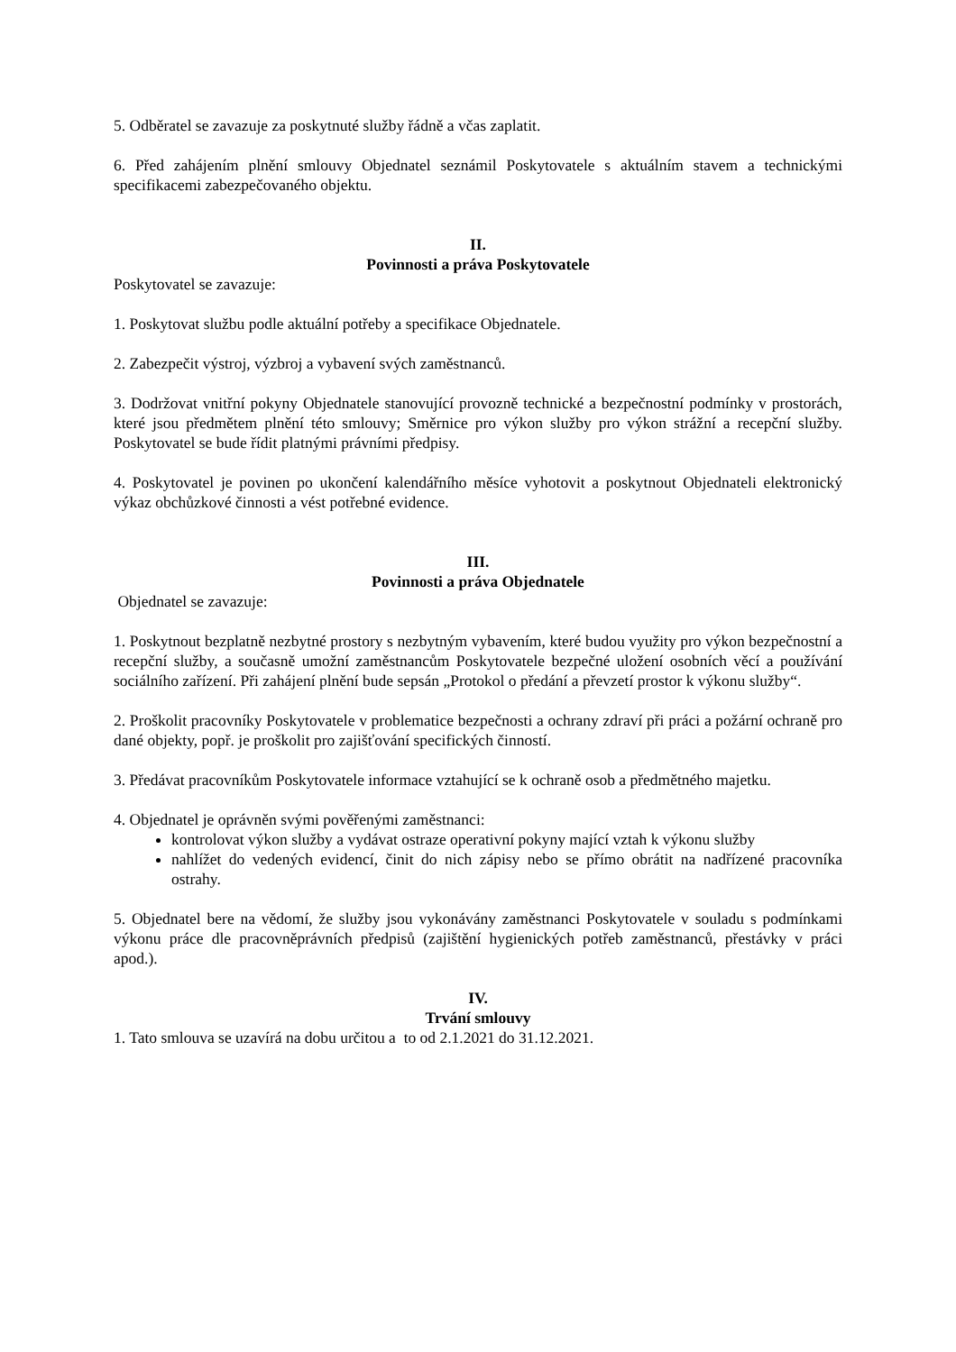5. Odběratel se zavazuje za poskytnuté služby řádně a včas zaplatit.
6. Před zahájením plnění smlouvy Objednatel seznámil Poskytovatele s aktuálním stavem a technickými specifikacemi zabezpečovaného objektu.
II.
Povinnosti a práva Poskytovatele
Poskytovatel se zavazuje:
1. Poskytovat službu podle aktuální potřeby a specifikace Objednatele.
2. Zabezpečit výstroj, výzbroj a vybavení svých zaměstnanců.
3. Dodržovat vnitřní pokyny Objednatele stanovující provozně technické a bezpečnostní podmínky v prostorách, které jsou předmětem plnění této smlouvy; Směrnice pro výkon služby pro výkon strážní a recepční služby. Poskytovatel se bude řídit platnými právními předpisy.
4. Poskytovatel je povinen po ukončení kalendářního měsíce vyhotovit a poskytnout Objednateli elektronický výkaz obchůzkové činnosti a vést potřebné evidence.
III.
Povinnosti a práva Objednatele
Objednatel se zavazuje:
1. Poskytnout bezplatně nezbytné prostory s nezbytným vybavením, které budou využity pro výkon bezpečnostní a recepční služby, a současně umožní zaměstnancům Poskytovatele bezpečné uložení osobních věcí a používání sociálního zařízení. Při zahájení plnění bude sepsán „Protokol o předání a převzetí prostor k výkonu služby“.
2. Proškolit pracovníky Poskytovatele v problematice bezpečnosti a ochrany zdraví při práci a požární ochraně pro dané objekty, popř. je proškolit pro zajišťování specifických činností.
3. Předávat pracovníkům Poskytovatele informace vztahující se k ochraně osob a předmětného majetku.
4. Objednatel je oprávněn svými pověřenými zaměstnanci:
kontrolovat výkon služby a vydávat ostraze operativní pokyny mající vztah k výkonu služby
nahlížet do vedených evidencí, činit do nich zápisy nebo se přímo obrátit na nadřízené pracovníka ostrahy.
5. Objednatel bere na vědomí, že služby jsou vykonávány zaměstnanci Poskytovatele v souladu s podmínkami výkonu práce dle pracovněprávních předpisů (zajištění hygienických potřeb zaměstnanců, přestávky v práci apod.).
IV.
Trvání smlouvy
1. Tato smlouva se uzavírá na dobu určitou a to od 2.1.2021 do 31.12.2021.